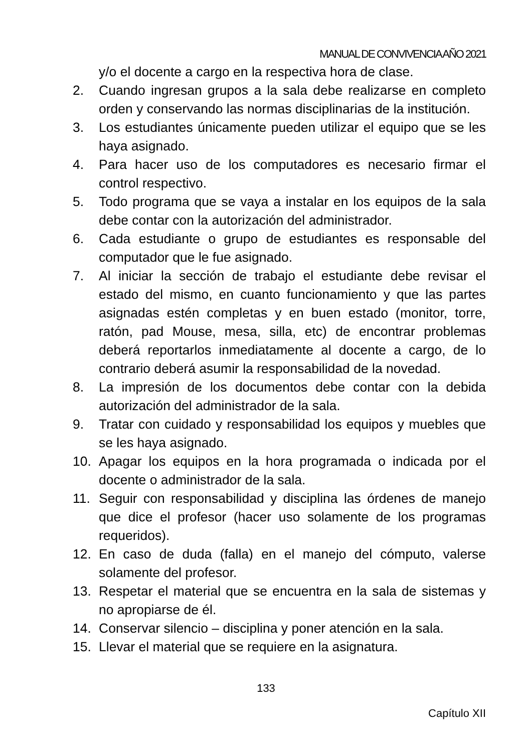MANUAL DE CONVIVENCIA AÑO 2021
y/o el docente a cargo en la respectiva hora de clase.
2. Cuando ingresan grupos a la sala debe realizarse en completo orden y conservando las normas disciplinarias de la institución.
3. Los estudiantes únicamente pueden utilizar el equipo que se les haya asignado.
4. Para hacer uso de los computadores es necesario firmar el control respectivo.
5. Todo programa que se vaya a instalar en los equipos de la sala debe contar con la autorización del administrador.
6. Cada estudiante o grupo de estudiantes es responsable del computador que le fue asignado.
7. Al iniciar la sección de trabajo el estudiante debe revisar el estado del mismo, en cuanto funcionamiento y que las partes asignadas estén completas y en buen estado (monitor, torre, ratón, pad Mouse, mesa, silla, etc) de encontrar problemas deberá reportarlos inmediatamente al docente a cargo, de lo contrario deberá asumir la responsabilidad de la novedad.
8. La impresión de los documentos debe contar con la debida autorización del administrador de la sala.
9. Tratar con cuidado y responsabilidad los equipos y muebles que se les haya asignado.
10. Apagar los equipos en la hora programada o indicada por el docente o administrador de la sala.
11. Seguir con responsabilidad y disciplina las órdenes de manejo que dice el profesor (hacer uso solamente de los programas requeridos).
12. En caso de duda (falla) en el manejo del cómputo, valerse solamente del profesor.
13. Respetar el material que se encuentra en la sala de sistemas y no apropiarse de él.
14. Conservar silencio – disciplina y poner atención en la sala.
15. Llevar el material que se requiere en la asignatura.
133
Capítulo XII